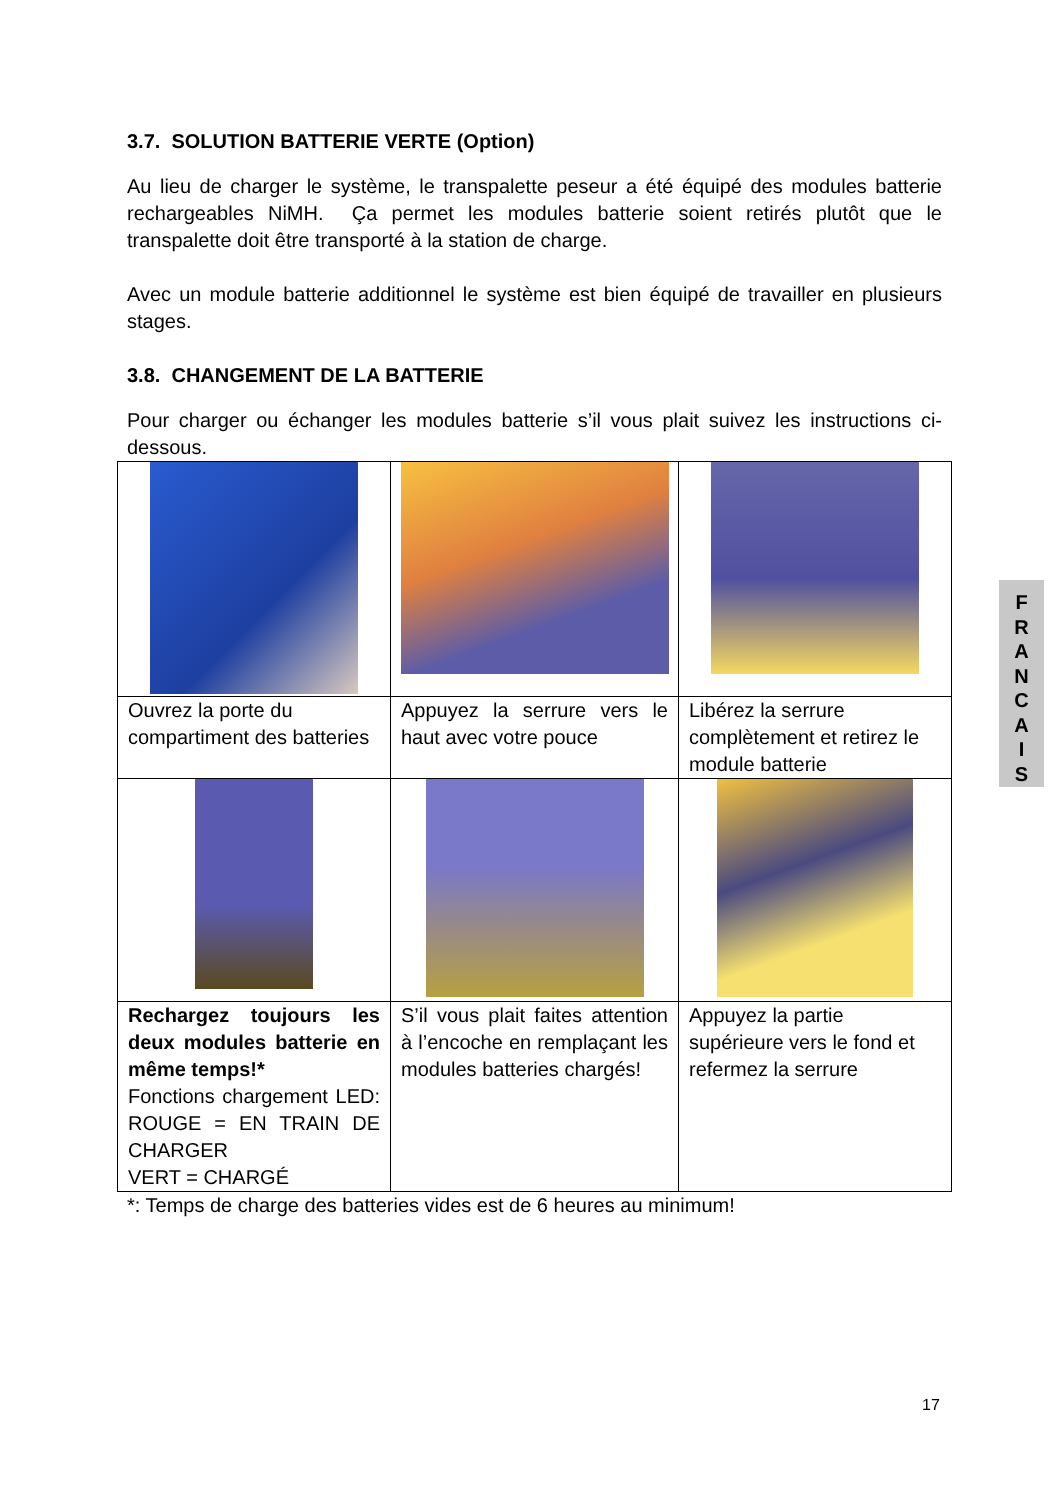3.7. SOLUTION BATTERIE VERTE (Option)
Au lieu de charger le système, le transpalette peseur a été équipé des modules batterie rechargeables NiMH. Ça permet les modules batterie soient retirés plutôt que le transpalette doit être transporté à la station de charge.
Avec un module batterie additionnel le système est bien équipé de travailler en plusieurs stages.
3.8. CHANGEMENT DE LA BATTERIE
Pour charger ou échanger les modules batterie s’il vous plait suivez les instructions ci-dessous.
| Ouvrez la porte du compartiment des batteries | Appuyez la serrure vers le haut avec votre pouce | Libérez la serrure complètement et retirez le module batterie |
| Rechargez toujours les deux modules batterie en même temps!* Fonctions chargement LED: ROUGE = EN TRAIN DE CHARGER VERT = CHARGÉ | S’il vous plait faites attention à l’encoche en remplaçant les modules batteries chargés! | Appuyez la partie supérieure vers le fond et refermez la serrure |
*: Temps de charge des batteries vides est de 6 heures au minimum!
F
R
A
N
C
A
I
S
17